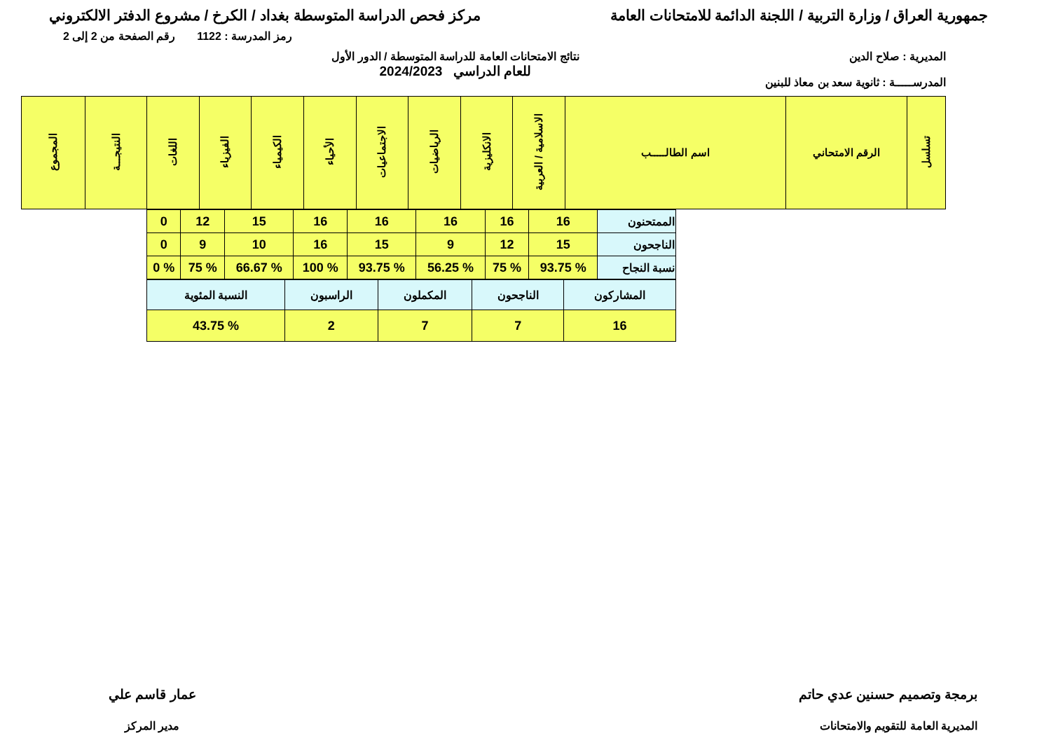جمهورية العراق / وزارة التربية / اللجنة الدائمة للامتحانات العامة
مركز فحص الدراسة المتوسطة بغداد / الكرخ / مشروع الدفتر الالكتروني
رمز المدرسة : 1122 رقم الصفحة من 2 إلى 2
المديرية : صلاح الدين
المدرســـــة : ثانوية سعد بن معاذ للبنين
نتائج الامتحانات العامة للدراسة المتوسطة / الدور الأول
للعام الدراسي 2024/2023
| تسلسل | الرقم الامتحاني | اسم الطالـــــب | الاسلامية / العربية | الانكليزية | الرياضيات | الاجتماعيات | الأحياء | الكيمياء | الفيزياء | اللغات | النتيجـــة | المجموع |
| --- | --- | --- | --- | --- | --- | --- | --- | --- | --- | --- | --- | --- |
| الممتحنون | 16 | 16 | 16 | 16 | 16 | 15 | 12 | 0 |
| الناجحون | 15 | 12 | 9 | 15 | 16 | 10 | 9 | 0 |
| نسبة النجاح | % 93.75 | % 75 | % 56.25 | % 93.75 | % 100 | % 66.67 | % 75 | % 0 |
| المشاركون | الناجحون | المكملون | الراسبون | النسبة المئوية |
| 16 | 7 | 7 | 2 | % 43.75 |
برمجة وتصميم حسنين عدي حاتم
المديرية العامة للتقويم والامتحانات
عمار قاسم علي
مدير المركز